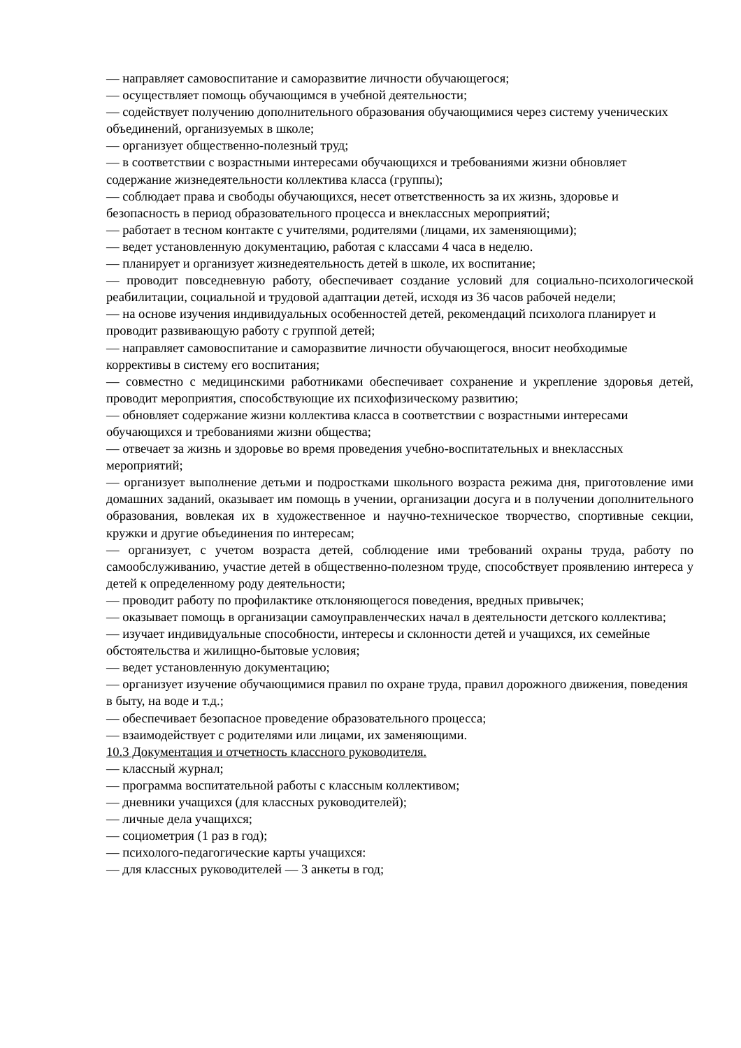— направляет самовоспитание и саморазвитие личности обучающегося;
— осуществляет помощь обучающимся в учебной деятельности;
— содействует получению дополнительного образования обучающимися через систему ученических объединений, организуемых в школе;
— организует общественно-полезный труд;
— в соответствии с возрастными интересами обучающихся и требованиями жизни обновляет содержание жизнедеятельности коллектива класса (группы);
— соблюдает права и свободы обучающихся, несет ответственность за их жизнь, здоровье и безопасность в период образовательного процесса и внеклассных мероприятий;
— работает в тесном контакте с учителями, родителями (лицами, их заменяющими);
— ведет установленную документацию, работая с классами 4 часа в неделю.
— планирует и организует жизнедеятельность детей в школе, их воспитание;
— проводит повседневную работу, обеспечивает создание условий для социально-психологической реабилитации, социальной и трудовой адаптации детей, исходя из 36 часов рабочей недели;
— на основе изучения индивидуальных особенностей детей, рекомендаций психолога планирует и проводит развивающую работу с группой детей;
— направляет самовоспитание и саморазвитие личности обучающегося, вносит необходимые коррективы в систему его воспитания;
— совместно с медицинскими работниками обеспечивает сохранение и укрепление здоровья детей, проводит мероприятия, способствующие их психофизическому развитию;
— обновляет содержание жизни коллектива класса в соответствии с возрастными интересами обучающихся и требованиями жизни общества;
— отвечает за жизнь и здоровье во время проведения учебно-воспитательных и внеклассных мероприятий;
— организует выполнение детьми и подростками школьного возраста режима дня, приготовление ими домашних заданий, оказывает им помощь в учении, организации досуга и в получении дополнительного образования, вовлекая их в художественное и научно-техническое творчество, спортивные секции, кружки и другие объединения по интересам;
— организует, с учетом возраста детей, соблюдение ими требований охраны труда, работу по самообслуживанию, участие детей в общественно-полезном труде, способствует проявлению интереса у детей к определенному роду деятельности;
— проводит работу по профилактике отклоняющегося поведения, вредных привычек;
— оказывает помощь в организации самоуправленческих начал в деятельности детского коллектива;
— изучает индивидуальные способности, интересы и склонности детей и учащихся, их семейные обстоятельства и жилищно-бытовые условия;
— ведет установленную документацию;
— организует изучение обучающимися правил по охране труда, правил дорожного движения, поведения в быту, на воде и т.д.;
— обеспечивает безопасное проведение образовательного процесса;
— взаимодействует с родителями или лицами, их заменяющими.
10.3 Документация и отчетность классного руководителя.
— классный журнал;
— программа воспитательной работы с классным коллективом;
— дневники учащихся (для классных руководителей);
— личные дела учащихся;
— социометрия (1 раз в год);
— психолого-педагогические карты учащихся:
— для классных руководителей — 3 анкеты в год;